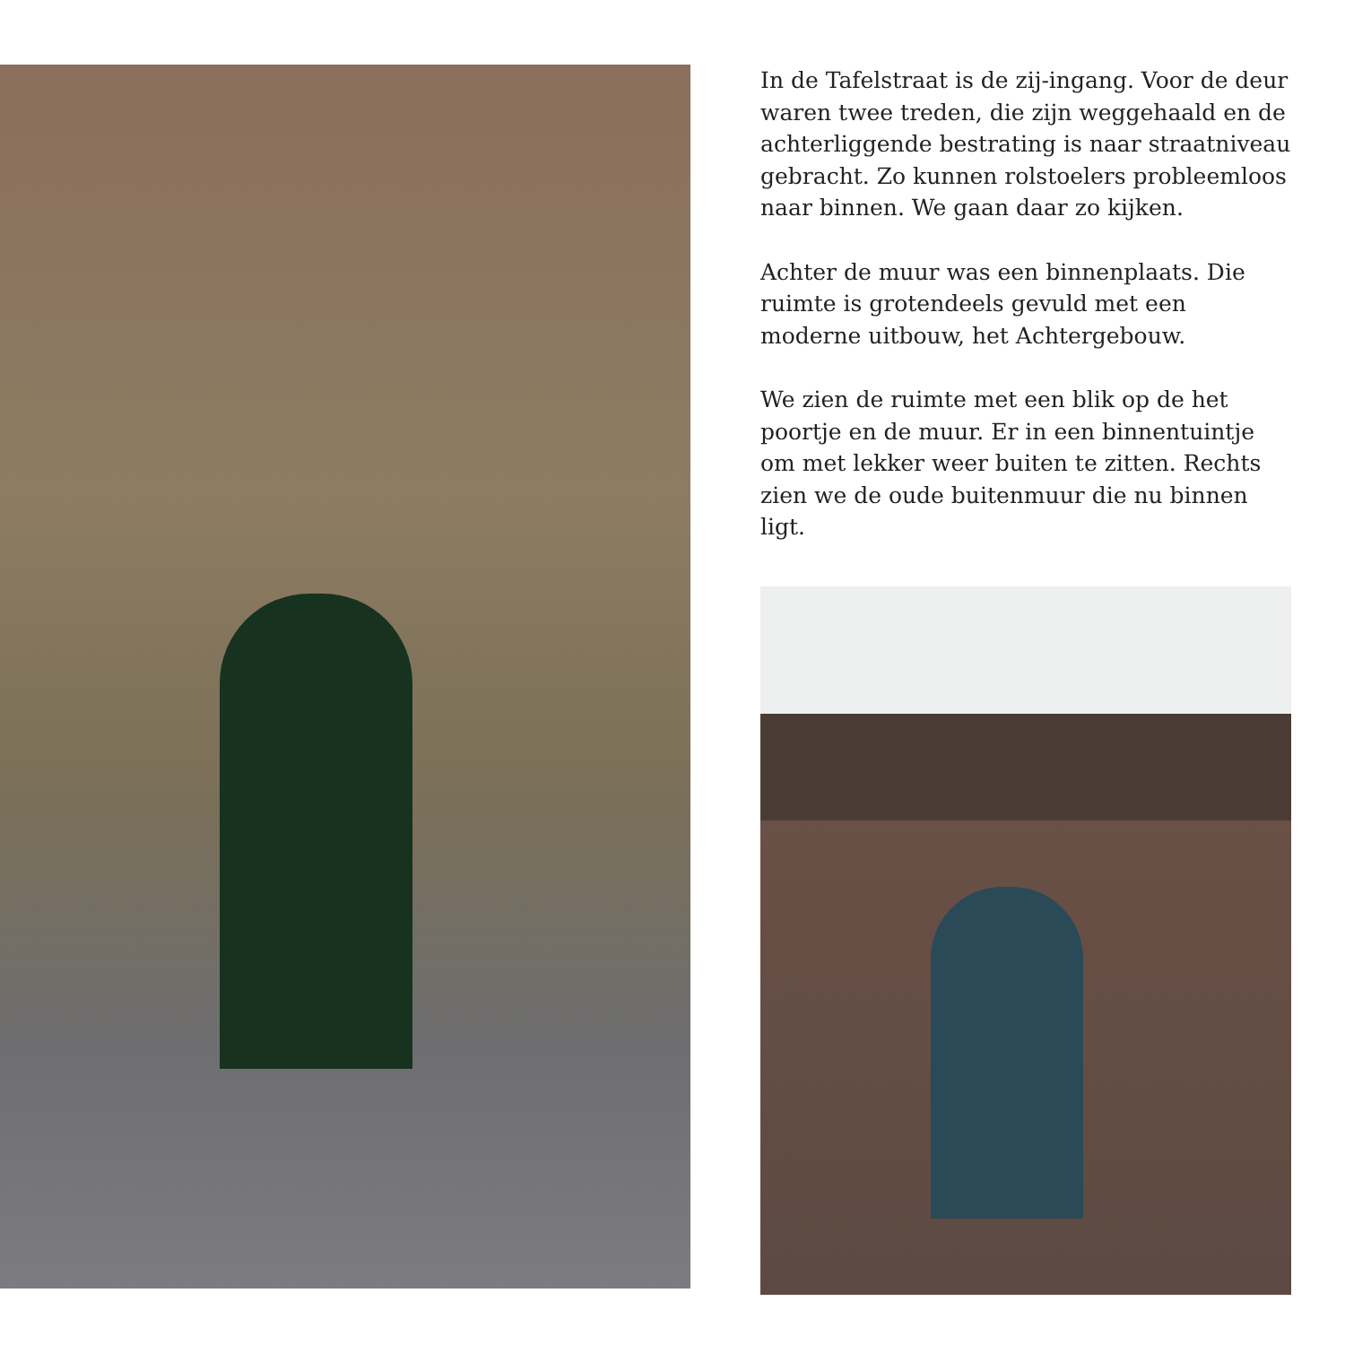In de Tafelstraat is de zij-ingang. Voor de deur waren twee treden, die zijn weggehaald en de achterliggende bestrating is naar straatniveau gebracht. Zo kunnen rolstoelers probleemloos naar binnen. We gaan daar zo kijken.
Achter de muur was een binnenplaats. Die ruimte is grotendeels gevuld met een moderne uitbouw, het Achtergebouw.
We zien de ruimte met een blik op de het poortje en de muur. Er in een binnentuintje om met lekker weer buiten te zitten. Rechts zien we de oude buitenmuur die nu binnen ligt.